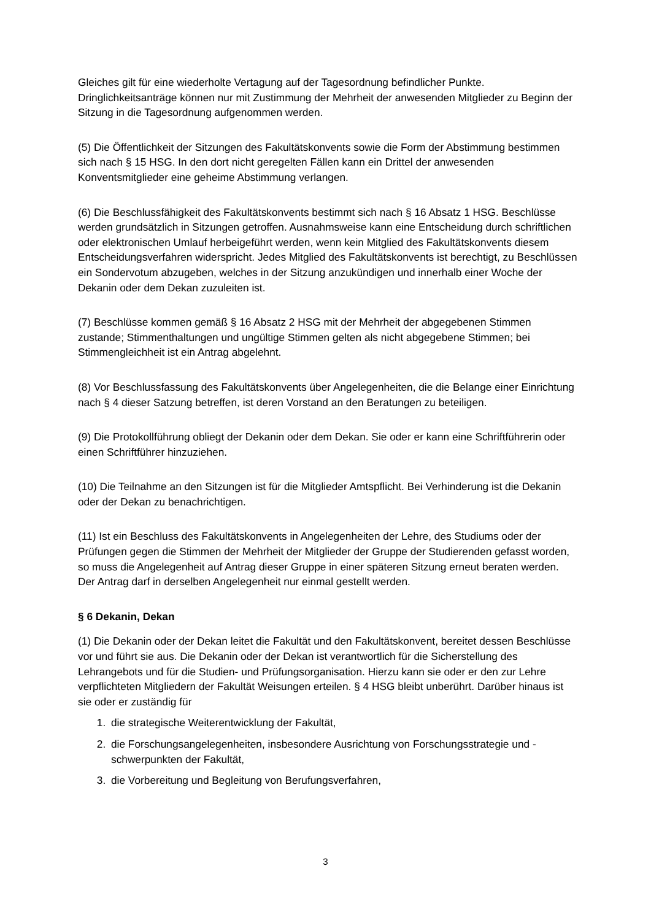Gleiches gilt für eine wiederholte Vertagung auf der Tagesordnung befindlicher Punkte. Dringlichkeitsanträge können nur mit Zustimmung der Mehrheit der anwesenden Mitglieder zu Beginn der Sitzung in die Tagesordnung aufgenommen werden.
(5) Die Öffentlichkeit der Sitzungen des Fakultätskonvents sowie die Form der Abstimmung bestimmen sich nach § 15 HSG. In den dort nicht geregelten Fällen kann ein Drittel der anwesenden Konventsmitglieder eine geheime Abstimmung verlangen.
(6) Die Beschlussfähigkeit des Fakultätskonvents bestimmt sich nach § 16 Absatz 1 HSG. Beschlüsse werden grundsätzlich in Sitzungen getroffen. Ausnahmsweise kann eine Entscheidung durch schriftlichen oder elektronischen Umlauf herbeigeführt werden, wenn kein Mitglied des Fakultätskonvents diesem Entscheidungsverfahren widerspricht. Jedes Mitglied des Fakultätskonvents ist berechtigt, zu Beschlüssen ein Sondervotum abzugeben, welches in der Sitzung anzukündigen und innerhalb einer Woche der Dekanin oder dem Dekan zuzuleiten ist.
(7) Beschlüsse kommen gemäß § 16 Absatz 2 HSG mit der Mehrheit der abgegebenen Stimmen zustande; Stimmenthaltungen und ungültige Stimmen gelten als nicht abgegebene Stimmen; bei Stimmengleichheit ist ein Antrag abgelehnt.
(8) Vor Beschlussfassung des Fakultätskonvents über Angelegenheiten, die die Belange einer Einrichtung nach § 4 dieser Satzung betreffen, ist deren Vorstand an den Beratungen zu beteiligen.
(9) Die Protokollführung obliegt der Dekanin oder dem Dekan. Sie oder er kann eine Schriftführerin oder einen Schriftführer hinzuziehen.
(10) Die Teilnahme an den Sitzungen ist für die Mitglieder Amtspflicht. Bei Verhinderung ist die Dekanin oder der Dekan zu benachrichtigen.
(11) Ist ein Beschluss des Fakultätskonvents in Angelegenheiten der Lehre, des Studiums oder der Prüfungen gegen die Stimmen der Mehrheit der Mitglieder der Gruppe der Studierenden gefasst worden, so muss die Angelegenheit auf Antrag dieser Gruppe in einer späteren Sitzung erneut beraten werden. Der Antrag darf in derselben Angelegenheit nur einmal gestellt werden.
§ 6 Dekanin, Dekan
(1) Die Dekanin oder der Dekan leitet die Fakultät und den Fakultätskonvent, bereitet dessen Beschlüsse vor und führt sie aus. Die Dekanin oder der Dekan ist verantwortlich für die Sicherstellung des Lehrangebots und für die Studien- und Prüfungsorganisation. Hierzu kann sie oder er den zur Lehre verpflichteten Mitgliedern der Fakultät Weisungen erteilen. § 4 HSG bleibt unberührt. Darüber hinaus ist sie oder er zuständig für
1. die strategische Weiterentwicklung der Fakultät,
2. die Forschungsangelegenheiten, insbesondere Ausrichtung von Forschungsstrategie und -schwerpunkten der Fakultät,
3. die Vorbereitung und Begleitung von Berufungsverfahren,
3